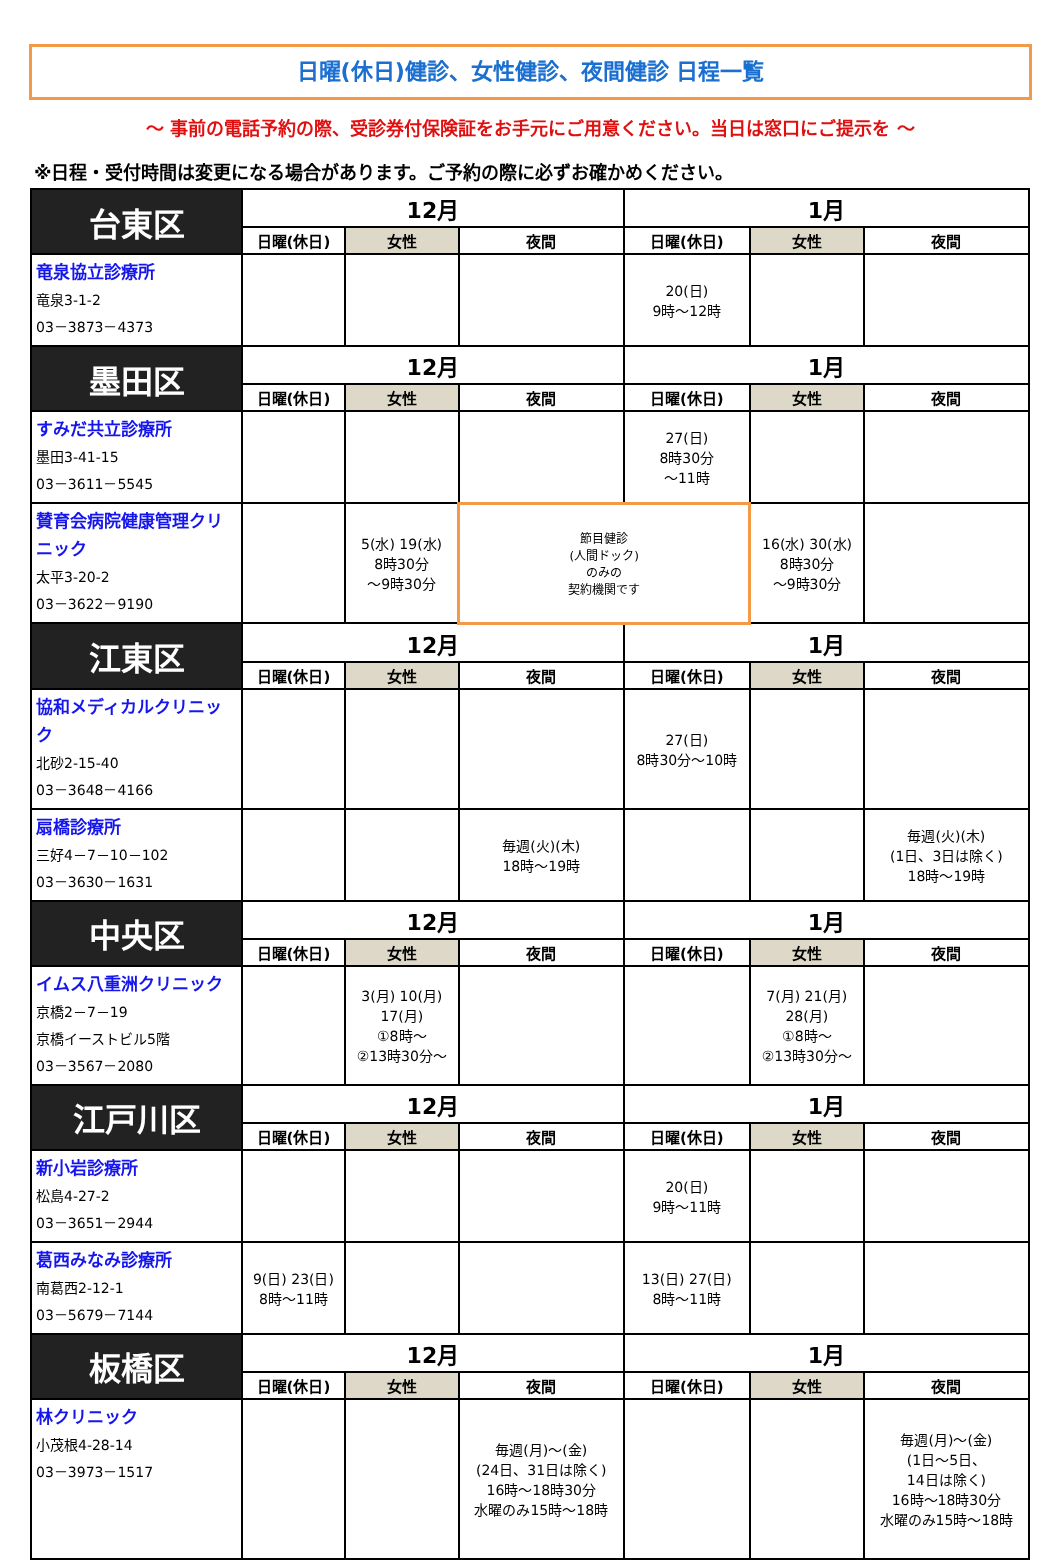日曜(休日)健診、女性健診、夜間健診 日程一覧
～ 事前の電話予約の際、受診券付保険証をお手元にご用意ください。当日は窓口にご提示を ～
※日程・受付時間は変更になる場合があります。ご予約の際に必ずお確かめください。
| 台東区 | 12月 | | | 1月 | | |
| --- | --- | --- | --- | --- | --- | --- |
| | 日曜(休日) | 女性 | 夜間 | 日曜(休日) | 女性 | 夜間 |
| 竜泉協立診療所 竜泉3-1-2 03－3873－4373 | | | | 20(日) 9時～12時 | | |
| 墨田区 | 12月 | | | 1月 | | |
| | 日曜(休日) | 女性 | 夜間 | 日曜(休日) | 女性 | 夜間 |
| すみだ共立診療所 墨田3-41-15 03－3611－5545 | | | | 27(日) 8時30分 ～11時 | | |
| 賛育会病院健康管理クリニック 太平3-20-2 03－3622－9190 | | 5(水) 19(水) 8時30分 ～9時30分 | 節目健診 (人間ドック) のみの 契約機関です | | 16(水) 30(水) 8時30分 ～9時30分 | |
| 江東区 | 12月 | | | 1月 | | |
| | 日曜(休日) | 女性 | 夜間 | 日曜(休日) | 女性 | 夜間 |
| 協和メディカルクリニック 北砂2-15-40 03－3648－4166 | | | | 27(日) 8時30分～10時 | | |
| 扇橋診療所 三好4－7－10－102 03－3630－1631 | | | 毎週(火)(木) 18時～19時 | | | 毎週(火)(木) (1日、3日は除く) 18時～19時 |
| 中央区 | 12月 | | | 1月 | | |
| | 日曜(休日) | 女性 | 夜間 | 日曜(休日) | 女性 | 夜間 |
| イムス八重洲クリニック 京橋2－7－19 京橋イーストビル5階 03－3567－2080 | | 3(月) 10(月) 17(月) ①8時～ ②13時30分～ | | | 7(月) 21(月) 28(月) ①8時～ ②13時30分～ | |
| 江戸川区 | 12月 | | | 1月 | | |
| | 日曜(休日) | 女性 | 夜間 | 日曜(休日) | 女性 | 夜間 |
| 新小岩診療所 松島4-27-2 03－3651－2944 | | | | 20(日) 9時～11時 | | |
| 葛西みなみ診療所 南葛西2-12-1 03－5679－7144 | 9(日) 23(日) 8時～11時 | | | 13(日) 27(日) 8時～11時 | | |
| 板橋区 | 12月 | | | 1月 | | |
| | 日曜(休日) | 女性 | 夜間 | 日曜(休日) | 女性 | 夜間 |
| 林クリニック 小茂根4-28-14 03－3973－1517 | | | 毎週(月)～(金) (24日、31日は除く) 16時～18時30分 水曜のみ15時～18時 | | | 毎週(月)～(金) (1日～5日、 14日は除く) 16時～18時30分 水曜のみ15時～18時 |